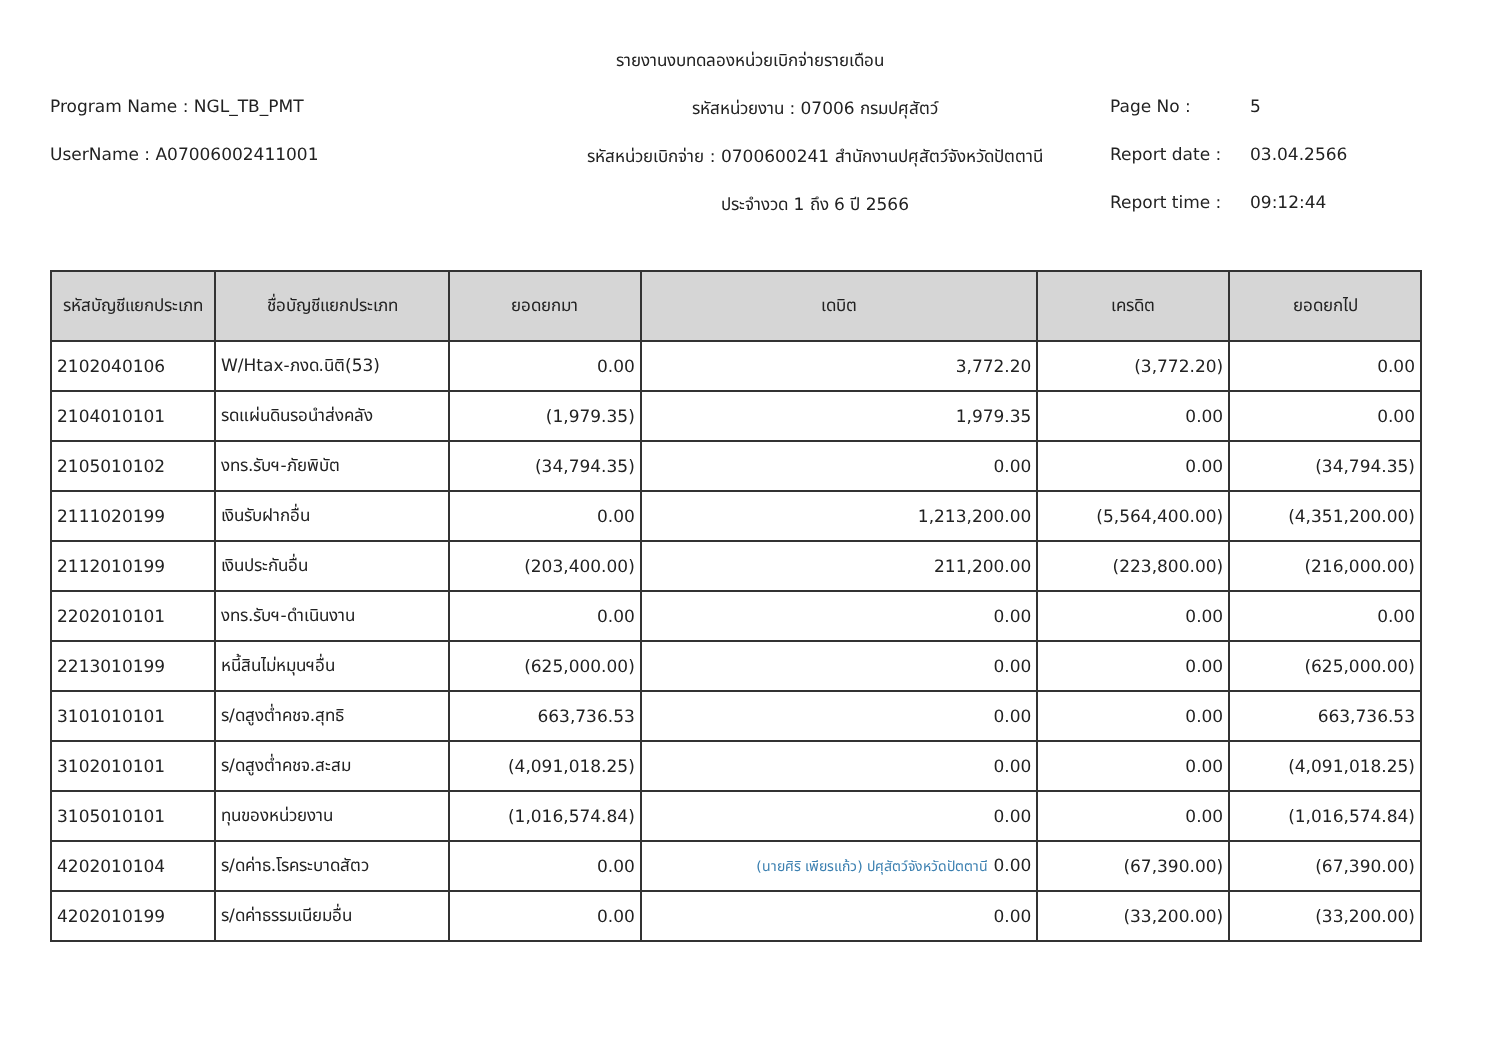รายงานงบทดลองหน่วยเบิกจ่ายรายเดือน
Program Name : NGL_TB_PMT รหัสหน่วยงาน : 07006 กรมปศุสัตว์
Page No : 5
UserName : A07006002411001 รหัสหน่วยเบิกจ่าย : 0700600241 สำนักงานปศุสัตว์จังหวัดปัตตานี
Report date : 03.04.2566
ประจำงวด 1 ถึง 6 ปี 2566 Report time : 09:12:44
| รหัสบัญชีแยกประเภท | ชื่อบัญชีแยกประเภท | ยอดยกมา | เดบิต | เครดิต | ยอดยกไป |
| --- | --- | --- | --- | --- | --- |
| 2102040106 | W/Htax-ภงด.นิติ(53) | 0.00 | 3,772.20 | (3,772.20) | 0.00 |
| 2104010101 | รดแผ่นดินรอนำส่งคลัง | (1,979.35) | 1,979.35 | 0.00 | 0.00 |
| 2105010102 | งทร.รับฯ-ภัยพิบัต | (34,794.35) | 0.00 | 0.00 | (34,794.35) |
| 2111020199 | เงินรับฝากอื่น | 0.00 | 1,213,200.00 | (5,564,400.00) | (4,351,200.00) |
| 2112010199 | เงินประกันอื่น | (203,400.00) | 211,200.00 | (223,800.00) | (216,000.00) |
| 2202010101 | งทร.รับฯ-ดำเนินงาน | 0.00 | 0.00 | 0.00 | 0.00 |
| 2213010199 | หนี้สินไม่หมุนฯอื่น | (625,000.00) | 0.00 | 0.00 | (625,000.00) |
| 3101010101 | ร/ดสูงต่ำคชจ.สุทธิ | 663,736.53 | 0.00 | 0.00 | 663,736.53 |
| 3102010101 | ร/ดสูงต่ำคชจ.สะสม | (4,091,018.25) | 0.00 | 0.00 | (4,091,018.25) |
| 3105010101 | ทุนของหน่วยงาน | (1,016,574.84) | 0.00 | 0.00 | (1,016,574.84) |
| 4202010104 | ร/ดค่าธ.โรคระบาดสัตว | 0.00 | (นายศิริ เพียรแก้ว) ปศุสัตว์จังหวัดปัตตานี 0.00 | (67,390.00) | (67,390.00) |
| 4202010199 | ร/ดค่าธรรมเนียมอื่น | 0.00 | 0.00 | (33,200.00) | (33,200.00) |